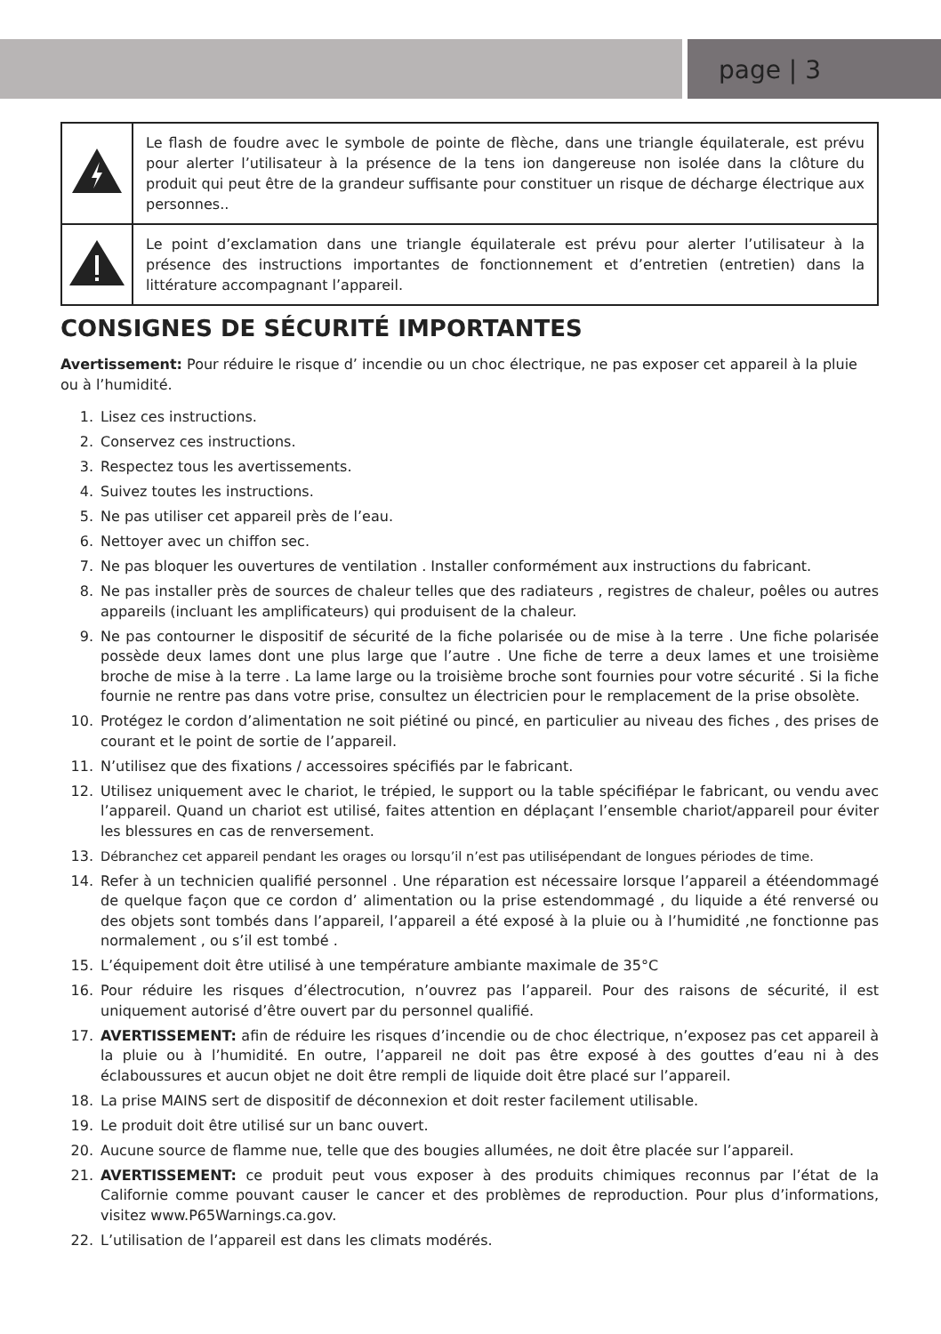page | 3
| | Le flash de foudre avec le symbole de pointe de flèche, dans une triangle équilaterale, est prévu pour alerter l’utilisateur à la présence de la tens ion dangereuse non isolée dans la clôture du produit qui peut être de la grandeur suffisante pour constituer un risque de décharge électrique aux personnes.. |
| | Le point d’exclamation dans une triangle équilaterale est prévu pour alerter l’utilisateur à la présence des instructions importantes de fonctionnement et d’entretien (entretien) dans la littérature accompagnant l’appareil. |
CONSIGNES DE SÉCURITÉ IMPORTANTES
Avertissement: Pour réduire le risque d’ incendie ou un choc électrique, ne pas exposer cet appareil à la pluie ou à l’humidité.
1. Lisez ces instructions.
2. Conservez ces instructions.
3. Respectez tous les avertissements.
4. Suivez toutes les instructions.
5. Ne pas utiliser cet appareil près de l’eau.
6. Nettoyer avec un chiffon sec.
7. Ne pas bloquer les ouvertures de ventilation . Installer conformément aux instructions du fabricant.
8. Ne pas installer près de sources de chaleur telles que des radiateurs , registres de chaleur, poêles ou autres appareils (incluant les amplificateurs) qui produisent de la chaleur.
9. Ne pas contourner le dispositif de sécurité de la fiche polarisée ou de mise à la terre . Une fiche polarisée possède deux lames dont une plus large que l’autre . Une fiche de terre a deux lames et une troisième broche de mise à la terre . La lame large ou la troisième broche sont fournies pour votre sécurité . Si la fiche fournie ne rentre pas dans votre prise, consultez un électricien pour le remplacement de la prise obsolète.
10. Protégez le cordon d’alimentation ne soit piétiné ou pincé, en particulier au niveau des fiches , des prises de courant et le point de sortie de l’appareil.
11. N’utilisez que des fixations / accessoires spécifiés par le fabricant.
12. Utilisez uniquement avec le chariot, le trépied, le support ou la table spécifiépar le fabricant, ou vendu avec l’appareil. Quand un chariot est utilisé, faites attention en déplaçant l’ensemble chariot/appareil pour éviter les blessures en cas de renversement.
13. Débranchez cet appareil pendant les orages ou lorsqu’il n’est pas utilisépendant de longues périodes de time.
14. Refer à un technicien qualifié personnel . Une réparation est nécessaire lorsque l’appareil a étéendommagé de quelque façon que ce cordon d’ alimentation ou la prise estendommagé , du liquide a été renversé ou des objets sont tombés dans l’appareil, l’appareil a été exposé à la pluie ou à l’humidité ,ne fonctionne pas normalement , ou s’il est tombé .
15. L’équipement doit être utilisé à une température ambiante maximale de 35°C
16. Pour réduire les risques d’électrocution, n’ouvrez pas l’appareil. Pour des raisons de sécurité, il est uniquement autorisé d’être ouvert par du personnel qualifié.
17. AVERTISSEMENT: afin de réduire les risques d’incendie ou de choc électrique, n’exposez pas cet appareil à la pluie ou à l’humidité. En outre, l’appareil ne doit pas être exposé à des gouttes d’eau ni à des éclaboussures et aucun objet ne doit être rempli de liquide doit être placé sur l’appareil.
18. La prise MAINS sert de dispositif de déconnexion et doit rester facilement utilisable.
19. Le produit doit être utilisé sur un banc ouvert.
20. Aucune source de flamme nue, telle que des bougies allumées, ne doit être placée sur l’appareil.
21. AVERTISSEMENT: ce produit peut vous exposer à des produits chimiques reconnus par l’état de la Californie comme pouvant causer le cancer et des problèmes de reproduction. Pour plus d’informations, visitez www.P65Warnings.ca.gov.
22. L’utilisation de l’appareil est dans les climats modérés.